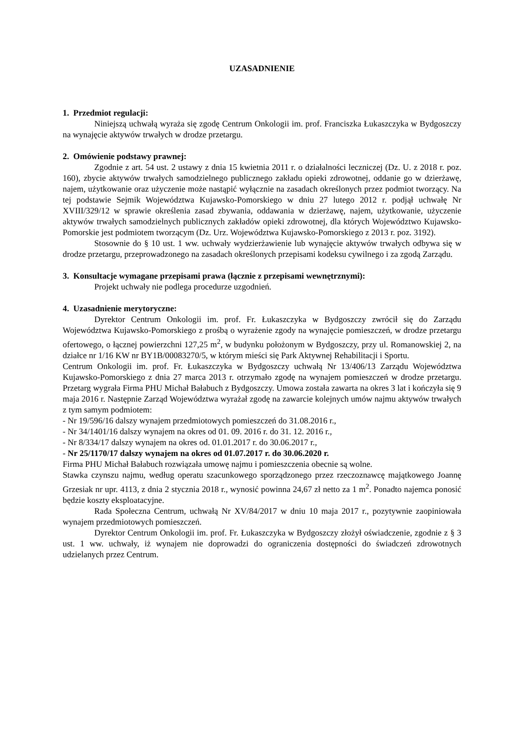UZASADNIENIE
1. Przedmiot regulacji:
Niniejszą uchwałą wyraża się zgodę Centrum Onkologii im. prof. Franciszka Łukaszczyka w Bydgoszczy na wynajęcie aktywów trwałych w drodze przetargu.
2. Omówienie podstawy prawnej:
Zgodnie z art. 54 ust. 2 ustawy z dnia 15 kwietnia 2011 r. o działalności leczniczej (Dz. U. z 2018 r. poz. 160), zbycie aktywów trwałych samodzielnego publicznego zakładu opieki zdrowotnej, oddanie go w dzierżawę, najem, użytkowanie oraz użyczenie może nastąpić wyłącznie na zasadach określonych przez podmiot tworzący. Na tej podstawie Sejmik Województwa Kujawsko-Pomorskiego w dniu 27 lutego 2012 r. podjął uchwałę Nr XVIII/329/12 w sprawie określenia zasad zbywania, oddawania w dzierżawę, najem, użytkowanie, użyczenie aktywów trwałych samodzielnych publicznych zakładów opieki zdrowotnej, dla których Województwo Kujawsko-Pomorskie jest podmiotem tworzącym (Dz. Urz. Województwa Kujawsko-Pomorskiego z 2013 r. poz. 3192).
Stosownie do § 10 ust. 1 ww. uchwały wydzierżawienie lub wynajęcie aktywów trwałych odbywa się w drodze przetargu, przeprowadzonego na zasadach określonych przepisami kodeksu cywilnego i za zgodą Zarządu.
3. Konsultacje wymagane przepisami prawa (łącznie z przepisami wewnętrznymi):
Projekt uchwały nie podlega procedurze uzgodnień.
4. Uzasadnienie merytoryczne:
Dyrektor Centrum Onkologii im. prof. Fr. Łukaszczyka w Bydgoszczy zwrócił się do Zarządu Województwa Kujawsko-Pomorskiego z prośbą o wyrażenie zgody na wynajęcie pomieszczeń, w drodze przetargu ofertowego, o łącznej powierzchni 127,25 m<sup>2</sup>, w budynku położonym w Bydgoszczy, przy ul. Romanowskiej 2, na działce nr 1/16 KW nr BY1B/00083270/5, w którym mieści się Park Aktywnej Rehabilitacji i Sportu.
Centrum Onkologii im. prof. Fr. Łukaszczyka w Bydgoszczy uchwałą Nr 13/406/13 Zarządu Województwa Kujawsko-Pomorskiego z dnia 27 marca 2013 r. otrzymało zgodę na wynajem pomieszczeń w drodze przetargu. Przetarg wygrała Firma PHU Michał Bałabuch z Bydgoszczy. Umowa została zawarta na okres 3 lat i kończyła się 9 maja 2016 r. Następnie Zarząd Województwa wyrażał zgodę na zawarcie kolejnych umów najmu aktywów trwałych z tym samym podmiotem:
- Nr 19/596/16 dalszy wynajem przedmiotowych pomieszczeń do 31.08.2016 r.,
- Nr 34/1401/16 dalszy wynajem na okres od 01. 09. 2016 r. do 31. 12. 2016 r.,
- Nr 8/334/17 dalszy wynajem na okres od. 01.01.2017 r. do 30.06.2017 r.,
- Nr 25/1170/17 dalszy wynajem na okres od 01.07.2017 r. do 30.06.2020 r.
Firma PHU Michał Bałabuch rozwiązała umowę najmu i pomieszczenia obecnie są wolne.
Stawka czynszu najmu, według operatu szacunkowego sporządzonego przez rzeczoznawcę majątkowego Joannę Grzesiak nr upr. 4113, z dnia 2 stycznia 2018 r., wynosić powinna 24,67 zł netto za 1 m<sup>2</sup>. Ponadto najemca ponosić będzie koszty eksploatacyjne.
Rada Społeczna Centrum, uchwałą Nr XV/84/2017 w dniu 10 maja 2017 r., pozytywnie zaopiniowała wynajem przedmiotowych pomieszczeń.
Dyrektor Centrum Onkologii im. prof. Fr. Łukaszczyka w Bydgoszczy złożył oświadczenie, zgodnie z § 3 ust. 1 ww. uchwały, iż wynajem nie doprowadzi do ograniczenia dostępności do świadczeń zdrowotnych udzielanych przez Centrum.